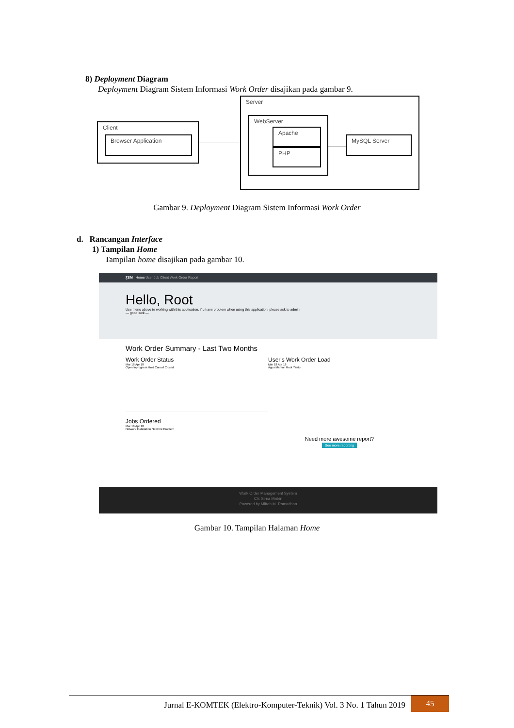8) Deployment Diagram
Deployment Diagram Sistem Informasi Work Order disajikan pada gambar 9.
Client
Browser Application
Server
WebServer
Apache
PHP
MySQL Server
Gambar 9. Deployment Diagram Sistem Informasi Work Order
d. Rancangan Interface
1) Tampilan Home
Tampilan home disajikan pada gambar 10.
ƸSM Home User Job Client Work Order Report
Hello, Root
Use menu above to working with this application, if u have problem when using this application, please ask to admin
— good luck —
Work Order Summary - Last Two Months
Work Order Status
Mar 18 Apr 18
Open Inprogress Hold Cancel Closed
Jobs Ordered
Mar 18 Apr 18
Network Installation Network Problem
User's Work Order Load
Mar 18 Apr 18
Agus Maman Root Yanto
Need more awesome report?
See more reporting
Work Order Management System
CV. Sirna Miskin
Powered by Miftah M. Ramadhan
Gambar 10. Tampilan Halaman Home
Jurnal E-KOMTEK (Elektro-Komputer-Teknik) Vol. 3 No. 1 Tahun 2019 45